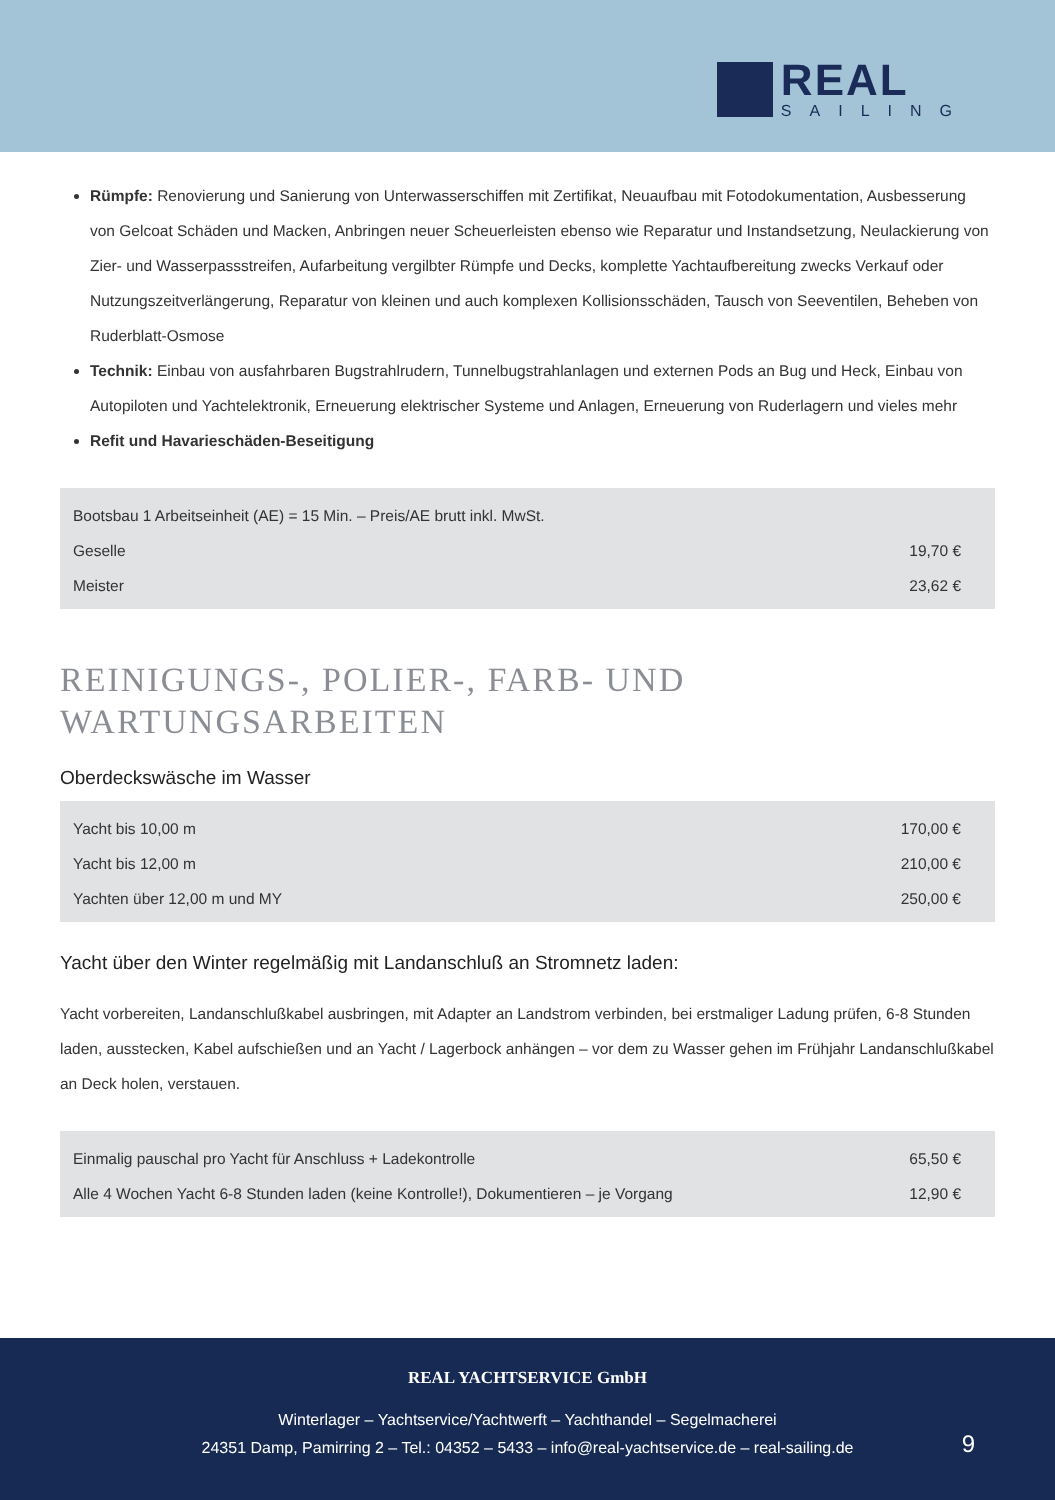REAL
SAILING
Rümpfe: Renovierung und Sanierung von Unterwasserschiffen mit Zertifikat, Neuaufbau mit Fotodokumentation, Ausbesserung von Gelcoat Schäden und Macken, Anbringen neuer Scheuerleisten ebenso wie Reparatur und Instandsetzung, Neulackierung von Zier- und Wasserpassstreifen, Aufarbeitung vergilbter Rümpfe und Decks, komplette Yachtaufbereitung zwecks Verkauf oder Nutzungszeitverlängerung, Reparatur von kleinen und auch komplexen Kollisionsschäden, Tausch von Seeventilen, Beheben von Ruderblatt-Osmose
Technik: Einbau von ausfahrbaren Bugstrahlrudern, Tunnelbugstrahlanlagen und externen Pods an Bug und Heck, Einbau von Autopiloten und Yachtelektronik, Erneuerung elektrischer Systeme und Anlagen, Erneuerung von Ruderlagern und vieles mehr
Refit und Havarieschäden-Beseitigung
| Bootsbau 1 Arbeitseinheit (AE) = 15 Min. – Preis/AE brutt inkl. MwSt. | |
| Geselle | 19,70 € |
| Meister | 23,62 € |
REINIGUNGS-, POLIER-, FARB- UND
WARTUNGSARBEITEN
Oberdeckswäsche im Wasser
| Yacht bis 10,00 m | 170,00 € |
| Yacht bis 12,00 m | 210,00 € |
| Yachten über 12,00 m und MY | 250,00 € |
Yacht über den Winter regelmäßig mit Landanschluß an Stromnetz laden:
Yacht vorbereiten, Landanschlußkabel ausbringen, mit Adapter an Landstrom verbinden, bei erstmaliger Ladung prüfen, 6-8 Stunden laden, ausstecken, Kabel aufschießen und an Yacht / Lagerbock anhängen – vor dem zu Wasser gehen im Frühjahr Landanschlußkabel an Deck holen, verstauen.
| Einmalig pauschal pro Yacht für Anschluss + Ladekontrolle | 65,50 € |
| Alle 4 Wochen Yacht 6-8 Stunden laden (keine Kontrolle!), Dokumentieren – je Vorgang | 12,90 € |
REAL YACHTSERVICE GmbH
Winterlager – Yachtservice/Yachtwerft – Yachthandel – Segelmacherei
24351 Damp, Pamirring 2 – Tel.: 04352 – 5433 – info@real-yachtservice.de – real-sailing.de
9